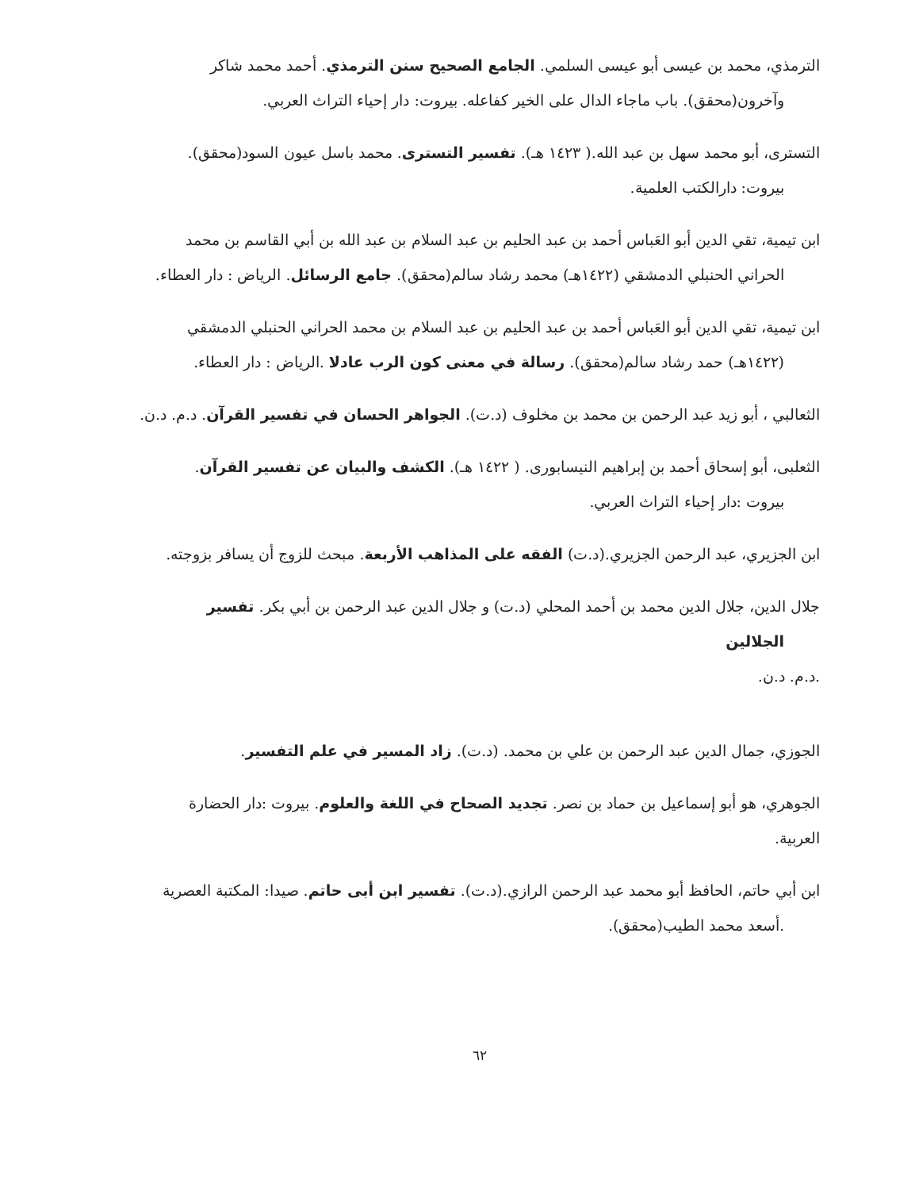الترمذي، محمد بن عيسى أبو عيسى السلمي. الجامع الصحيح سنن الترمذي. أحمد محمد شاكر
وآخرون(محقق). باب ماجاء الدال على الخير كفاعله. بيروت: دار إحياء التراث العربي.
التسترى، أبو محمد سهل بن عبد الله.( ١٤٢٣ هـ). تفسير التسترى. محمد باسل عيون السود(محقق).
بيروت: دارالكتب العلمية.
ابن تيمية، تقي الدين أبو العَباس أحمد بن عبد الحليم بن عبد السلام بن عبد الله بن أبي القاسم بن محمد
الحراني الحنبلي الدمشقي (١٤٢٢هـ) محمد رشاد سالم(محقق). جامع الرسائل. الرياض : دار العطاء.
ابن تيمية، تقي الدين أبو العَباس أحمد بن عبد الحليم بن عبد السلام بن محمد الحراني الحنبلي الدمشقي
(١٤٢٢هـ) حمد رشاد سالم(محقق). رسالة في معنى كون الرب عادلا .الرياض : دار العطاء.
الثعالبي ، أبو زيد عبد الرحمن بن محمد بن مخلوف (د.ت). الجواهر الحسان في تفسير القرآن. د.م. د.ن.
الثعلبى، أبو إسحاق أحمد بن إبراهيم النيسابورى. ( ١٤٢٢ هـ). الكشف والبيان عن تفسير القرآن.
بيروت :دار إحياء التراث العربي.
ابن الجزيري، عبد الرحمن الجزيري.(د.ت) الفقه على المذاهب الأربعة. مبحث للزوج أن يسافر بزوجته.
جلال الدين، جلال الدين محمد بن أحمد المحلي (د.ت) و جلال الدين عبد الرحمن بن أبي بكر. تفسير
الجلالين.د.م. د.ن.
الجوزي، جمال الدين عبد الرحمن بن علي بن محمد. (د.ت). زاد المسير في علم التفسير.
الجوهري، هو أبو إسماعيل بن حماد بن نصر. تجديد الصحاح في اللغة والعلوم. بيروت :دار الحضارة العربية.
ابن أبي حاتم، الحافظ أبو محمد عبد الرحمن الرازي.(د.ت). تفسير ابن أبى حاتم. صيدا: المكتبة العصرية
.أسعد محمد الطيب(محقق).
٦٢